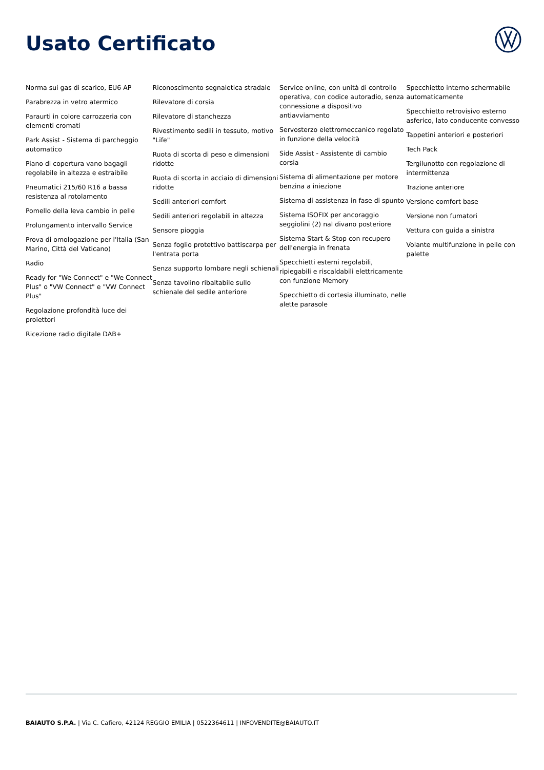Usato Certificato
Norma sui gas di scarico, EU6 AP
Parabrezza in vetro atermico
Paraurti in colore carrozzeria con elementi cromati
Park Assist - Sistema di parcheggio automatico
Piano di copertura vano bagagli regolabile in altezza e estraibile
Pneumatici 215/60 R16 a bassa resistenza al rotolamento
Pomello della leva cambio in pelle
Prolungamento intervallo Service
Prova di omologazione per l'Italia (San Marino, Città del Vaticano)
Radio
Ready for "We Connect" e "We Connect Plus" o "VW Connect" e "VW Connect Plus"
Regolazione profondità luce dei proiettori
Ricezione radio digitale DAB+
Riconoscimento segnaletica stradale
Rilevatore di corsia
Rilevatore di stanchezza
Rivestimento sedili in tessuto, motivo "Life"
Ruota di scorta di peso e dimensioni ridotte
Ruota di scorta in acciaio di dimensioni ridotte
Sedili anteriori comfort
Sedili anteriori regolabili in altezza
Sensore pioggia
Senza foglio protettivo battiscarpa per l'entrata porta
Senza supporto lombare negli schienali
Senza tavolino ribaltabile sullo schienale del sedile anteriore
Service online, con unità di controllo operativa, con codice autoradio, senza connessione a dispositivo antiavviamento
Servosterzo elettromeccanico regolato in funzione della velocità
Side Assist - Assistente di cambio corsia
Sistema di alimentazione per motore benzina a iniezione
Sistema di assistenza in fase di spunto
Sistema ISOFIX per ancoraggio seggiolini (2) nal divano posteriore
Sistema Start & Stop con recupero dell'energia in frenata
Specchietti esterni regolabili, ripiegabili e riscaldabili elettricamente con funzione Memory
Specchietto di cortesia illuminato, nelle alette parasole
Specchietto interno schermabile automaticamente
Specchietto retrovisivo esterno asferico, lato conducente convesso
Tappetini anteriori e posteriori
Tech Pack
Tergilunotto con regolazione di intermittenza
Trazione anteriore
Versione comfort base
Versione non fumatori
Vettura con guida a sinistra
Volante multifunzione in pelle con palette
BAIAUTO S.P.A. | Via C. Cafiero, 42124 REGGIO EMILIA | 0522364611 | INFOVENDITE@BAIAUTO.IT